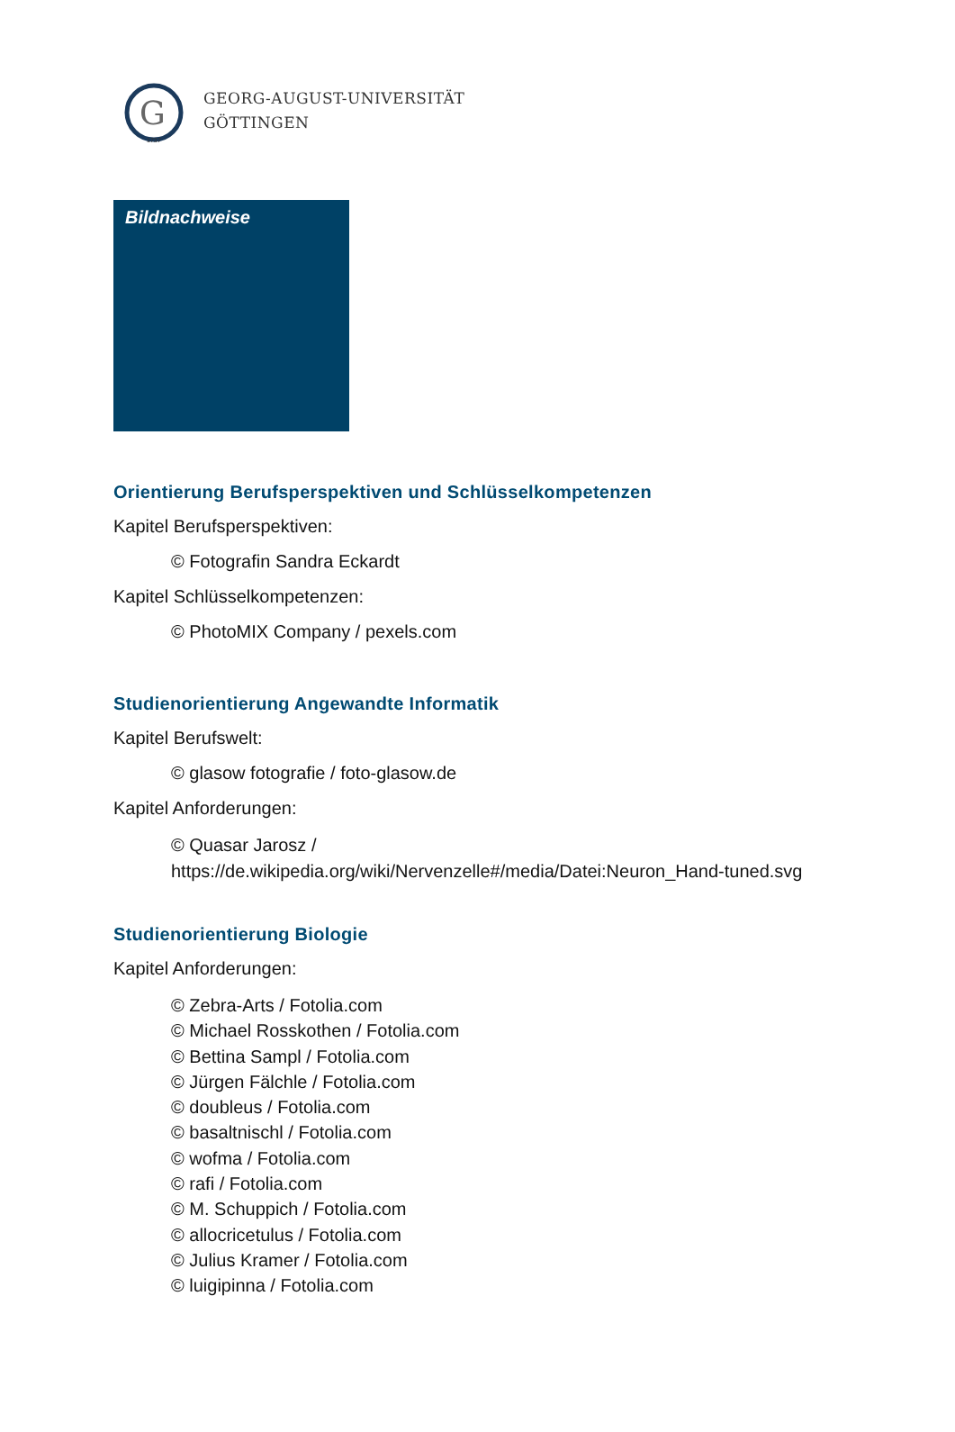G
1737
GEORG-AUGUST-UNIVERSITÄT
GÖTTINGEN
Bildnachweise
Orientierung Berufsperspektiven und Schlüsselkompetenzen
Kapitel Berufsperspektiven:
© Fotografin Sandra Eckardt
Kapitel Schlüsselkompetenzen:
© PhotoMIX Company / pexels.com
Studienorientierung Angewandte Informatik
Kapitel Berufswelt:
© glasow fotografie / foto-glasow.de
Kapitel Anforderungen:
© Quasar Jarosz /
https://de.wikipedia.org/wiki/Nervenzelle#/media/Datei:Neuron_Hand-tuned.svg
Studienorientierung Biologie
Kapitel Anforderungen:
© Zebra-Arts / Fotolia.com
© Michael Rosskothen / Fotolia.com
© Bettina Sampl / Fotolia.com
© Jürgen Fälchle / Fotolia.com
© doubleus / Fotolia.com
© basaltnischl / Fotolia.com
© wofma / Fotolia.com
© rafi / Fotolia.com
© M. Schuppich / Fotolia.com
© allocricetulus / Fotolia.com
© Julius Kramer / Fotolia.com
© luigipinna / Fotolia.com